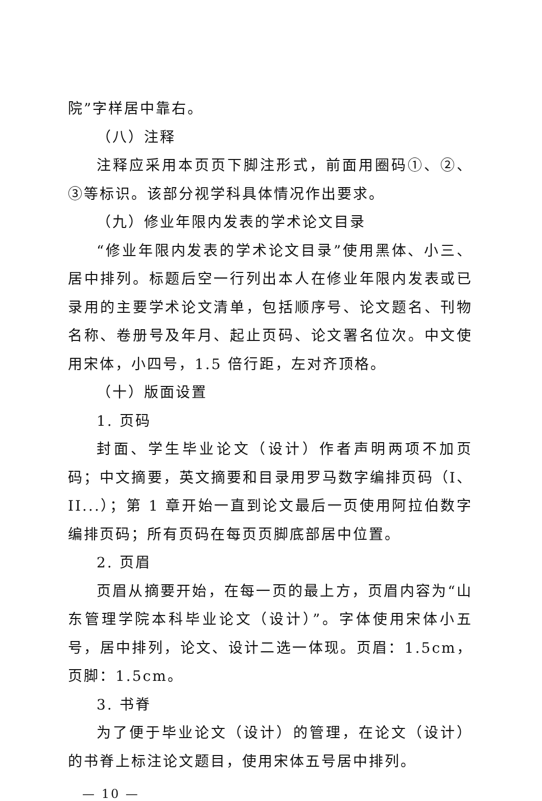院”字样居中靠右。
（八）注释
注释应采用本页页下脚注形式，前面用圈码①、②、③等标识。该部分视学科具体情况作出要求。
（九）修业年限内发表的学术论文目录
“修业年限内发表的学术论文目录”使用黑体、小三、居中排列。标题后空一行列出本人在修业年限内发表或已录用的主要学术论文清单，包括顺序号、论文题名、刊物名称、卷册号及年月、起止页码、论文署名位次。中文使用宋体，小四号，1.5 倍行距，左对齐顶格。
（十）版面设置
1. 页码
封面、学生毕业论文（设计）作者声明两项不加页码；中文摘要，英文摘要和目录用罗马数字编排页码（I、II...）；第 1 章开始一直到论文最后一页使用阿拉伯数字编排页码；所有页码在每页页脚底部居中位置。
2. 页眉
页眉从摘要开始，在每一页的最上方，页眉内容为“山东管理学院本科毕业论文（设计）”。字体使用宋体小五号，居中排列，论文、设计二选一体现。页眉：1.5cm，页脚：1.5cm。
3. 书脊
为了便于毕业论文（设计）的管理，在论文（设计）的书脊上标注论文题目，使用宋体五号居中排列。
— 10 —